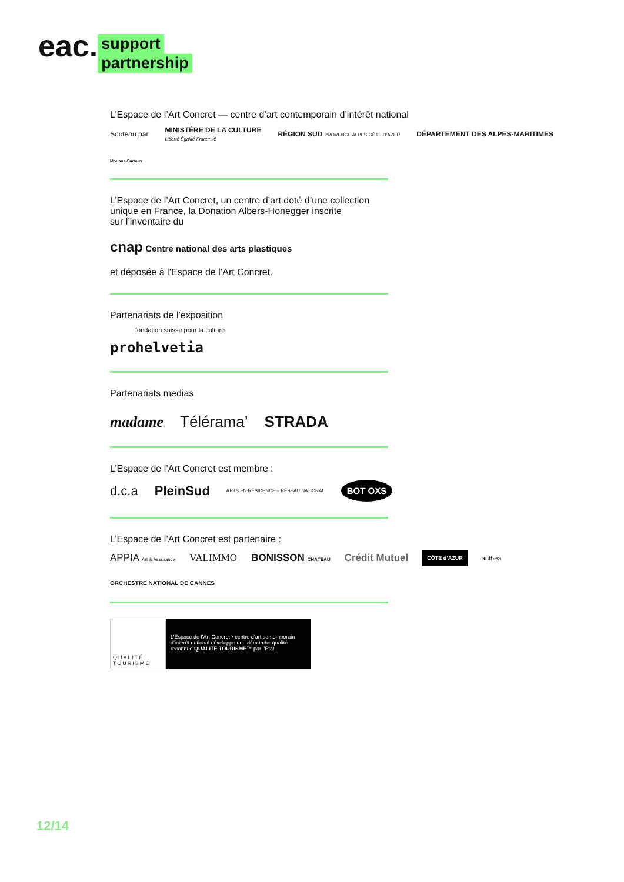eac.
support
partnership
L’Espace de l’Art Concret — centre d’art contemporain d’intérêt national
Soutenu par MINISTÈRE DE LA CULTURE
Liberté Égalité Fraternité RÉGION SUD PROVENCE ALPES CÔTE D’AZUR DÉPARTEMENT DES ALPES-MARITIMES Mouans-Sartoux
L’Espace de l’Art Concret, un centre d’art doté d’une collection
unique en France, la Donation Albers-Honegger inscrite
sur l’inventaire du
cnap Centre national des arts plastiques
et déposée à l’Espace de l’Art Concret.
Partenariats de l’exposition
fondation suisse pour la culture
prohelvetia
Partenariats medias
madame Télérama’ STRADA
L’Espace de l’Art Concret est membre :
d.c.a PleinSud ARTS EN RÉSIDENCE – RÉSEAU NATIONAL BOT OXS
L’Espace de l’Art Concret est partenaire :
APPIA Art & Assurance VALIMMO BONISSON CHÂTEAU Crédit Mutuel CÔTE d’AZUR anthéa ORCHESTRE NATIONAL DE CANNES
QUALITÉ TOURISME
L’Espace de l’Art Concret • centre d’art contemporain d’intérêt national développe une démarche qualité reconnue QUALITÉ TOURISME™ par l’État.
12/14